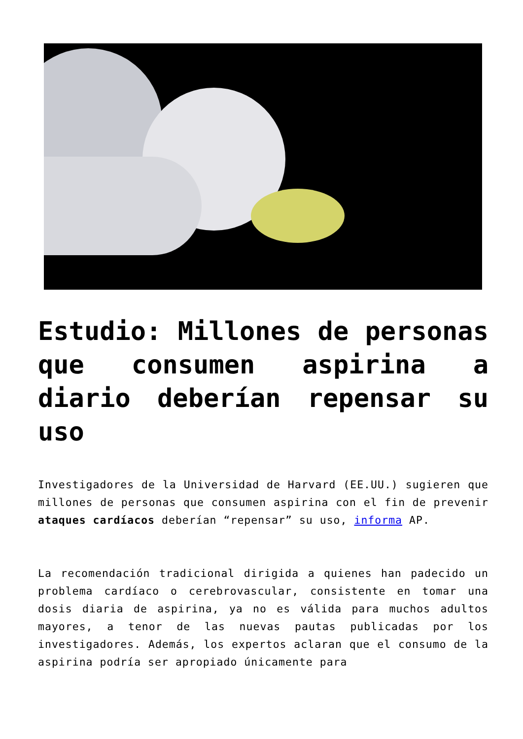Estudio: Millones de personas que consumen aspirina a diario deberían repensar su uso
Investigadores de la Universidad de Harvard (EE.UU.) sugieren que millones de personas que consumen aspirina con el fin de prevenir ataques cardíacos deberían “repensar” su uso, informa AP.
La recomendación tradicional dirigida a quienes han padecido un problema cardíaco o cerebrovascular, consistente en tomar una dosis diaria de aspirina, ya no es válida para muchos adultos mayores, a tenor de las nuevas pautas publicadas por los investigadores. Además, los expertos aclaran que el consumo de la aspirina podría ser apropiado únicamente para